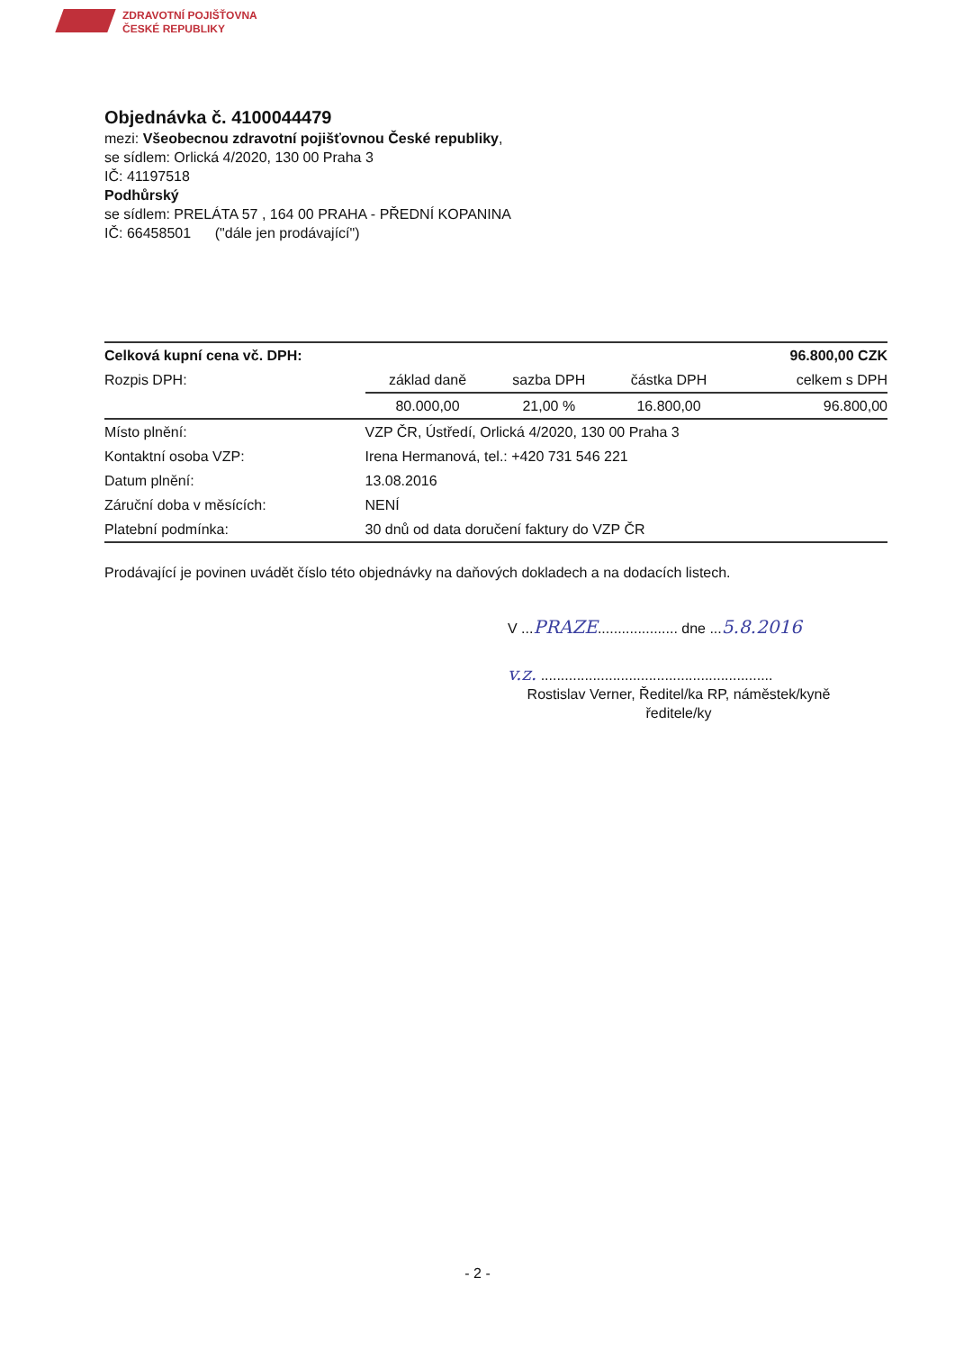ZDRAVOTNÍ POJIŠŤOVNA
ČESKÉ REPUBLIKY
Objednávka č. 4100044479
mezi: Všeobecnou zdravotní pojišťovnou České republiky,
se sídlem: Orlická 4/2020, 130 00 Praha 3
IČ: 41197518
Podhůrský
se sídlem: PRELÁTA 57 , 164 00 PRAHA - PŘEDNÍ KOPANINA
IČ: 66458501 ("dále jen prodávající")
| Celková kupní cena vč. DPH: | | | | 96.800,00 CZK |
| Rozpis DPH: | základ daně | sazba DPH | částka DPH | celkem s DPH |
| | 80.000,00 | 21,00 % | 16.800,00 | 96.800,00 |
| Místo plnění: | VZP ČR, Ústředí, Orlická 4/2020, 130 00 Praha 3 | | | |
| Kontaktní osoba VZP: | Irena Hermanová, tel.: +420 731 546 221 | | | |
| Datum plnění: | 13.08.2016 | | | |
| Záruční doba v měsících: | NENÍ | | | |
| Platební podmínka: | 30 dnů od data doručení faktury do VZP ČR | | | |
Prodávající je povinen uvádět číslo této objednávky na daňových dokladech a na dodacích listech.
V ...PRAZE.................... dne ...5.8.2016
v.z. ..........................................................
Rostislav Verner, Ředitel/ka RP, náměstek/kyně ředitele/ky
- 2 -